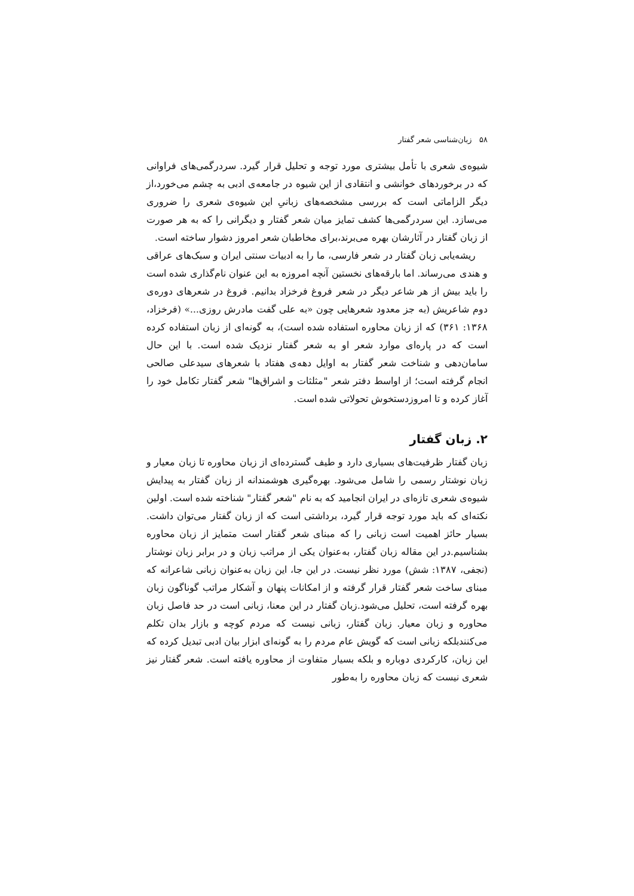۵۸ زبان‌شناسی شعر گفتار
شیوه‌ی شعری با تأمل بیشتری مورد توجه و تحلیل قرار گیرد. سردرگمی‌های فراوانی که در برخوردهای خوانشی و انتقادی از این شیوه در جامعه‌ی ادبی به چشم می‌خورد،از دیگر الزاماتی است که بررسی مشخصه‌های زبانیِ این شیوه‌ی شعری را ضروری می‌سازد. این سردرگمی‌ها کشف تمایز میان شعر گفتار و دیگرانی را که به هر صورت از زبان گفتار در آثارشان بهره می‌برند،برای مخاطبان شعر امروز دشوار ساخته است.
ریشه‌یابی زبان گفتار در شعر فارسی، ما را به ادبیات سنتی ایران و سبک‌های عراقی و هندی می‌رساند. اما بارقه‌های نخستین آنچه امروزه به این عنوان نام‌گذاری شده است را باید بیش از هر شاعر دیگر در شعر فروغ فرخزاد بدانیم. فروغ در شعرهای دوره‌ی دوم شاعریش (به جز معدود شعرهایی چون «به علی گفت مادرش روزی...» (فرخزاد، ۱۳۶۸: ۳۶۱) که از زبان محاوره استفاده شده است)، به گونه‌ای از زبان استفاده کرده است که در پاره‌ای موارد شعر او به شعر گفتار نزدیک شده است. با این حال سامان‌دهی و شناخت شعر گفتار به اوایل دهه‌ی هفتاد با شعرهای سیدعلی صالحی انجام گرفته است؛ از اواسط دفتر شعر "مثلثات و اشراق‌ها" شعر گفتار تکامل خود را آغاز کرده و تا امروزدستخوش تحولاتی شده است.
۲. زبان گفتار
زبان گفتار ظرفیت‌های بسیاری دارد و طیف گسترده‌ای از زبان محاوره تا زبان معیار و زبان نوشتار رسمی را شامل می‌شود. بهره‌گیری هوشمندانه از زبان گفتار به پیدایش شیوه‌ی شعری تازه‌ای در ایران انجامید که به نام "شعر گفتار" شناخته شده است. اولین نکته‌ای که باید مورد توجه قرار گیرد، برداشتی است که از زبان گفتار می‌توان داشت. بسیار حائز اهمیت است زبانی را که مبنای شعر گفتار است متمایز از زبان محاوره بشناسیم.در این مقاله زبان گفتار، به‌عنوان یکی از مراتب زبان و در برابر زبان نوشتار (نجفی، ۱۳۸۷: شش) مورد نظر نیست. در این جا، این زبان به‌عنوان زبانی شاعرانه که مبنای ساخت شعر گفتار قرار گرفته و از امکانات پنهان و آشکار مراتب گوناگون زبان بهره گرفته است، تحلیل می‌شود.زبان گفتار در این معنا، زبانی است در حد فاصل زبان محاوره و زبان معیار. زبان گفتار، زبانی نیست که مردم کوچه و بازار بدان تکلم می‌کنندبلکه زبانی است که گویش عام مردم را به گونه‌ای ابزار بیان ادبی تبدیل کرده که این زبان، کارکردی دوباره و بلکه بسیار متفاوت از محاوره یافته است. شعر گفتار نیز شعری نیست که زبان محاوره را به‌طور